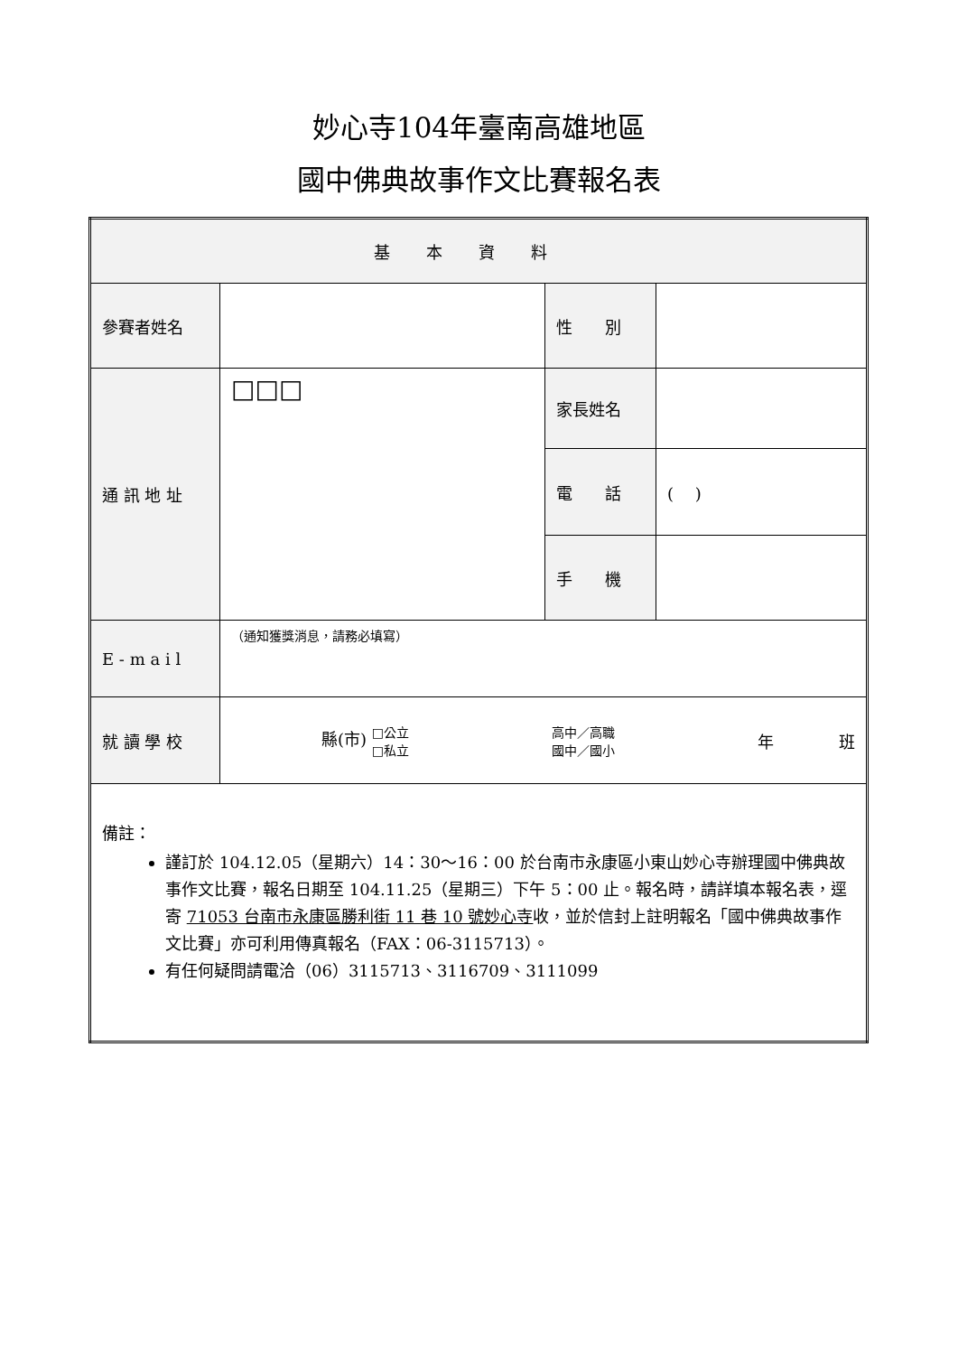妙心寺104年臺南高雄地區
國中佛典故事作文比賽報名表
| 基本資料 | | | |
| 參賽者姓名 | | 性 別 | |
| 通 訊 地 址 | □□□ | 家長姓名 | |
| | | 電 話 | ( ) |
| | | 手 機 | |
| E - m a i l | （通知獲獎消息，請務必填寫） | | |
| 就 讀 學 校 | 縣(市) □公立 □私立 高中／高職 國中／國小 年 班 | | |
| 備註： 謹訂於 104.12.05（星期六）14：30～16：00 於台南市永康區小東山妙心寺辦理國中佛典故事作文比賽，報名日期至 104.11.25（星期三）下午 5：00 止。報名時，請詳填本報名表，逕寄 71053 台南市永康區勝利街 11 巷 10 號妙心寺 收，並於信封上註明報名「國中佛典故事作文比賽」亦可利用傳真報名（FAX：06-3115713）。 有任何疑問請電洽（06）3115713、3116709、3111099 | | | |